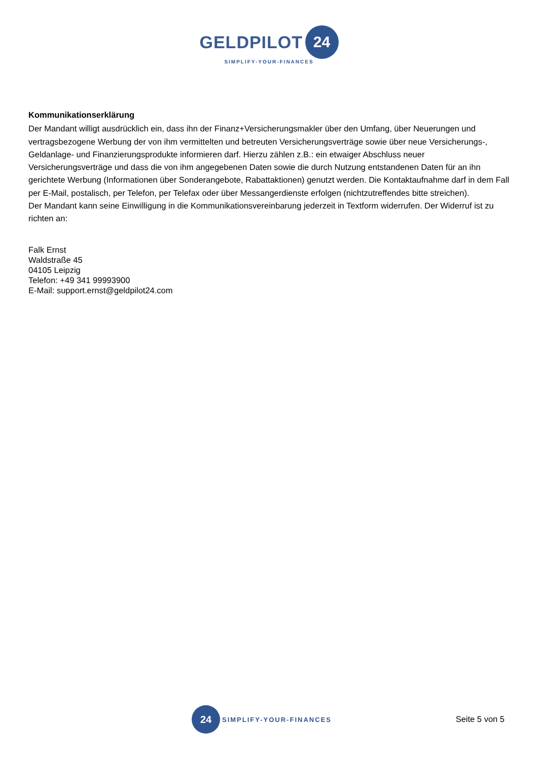GELDPILOT 24
SIMPLIFY-YOUR-FINANCES
Kommunikationserklärung
Der Mandant willigt ausdrücklich ein, dass ihn der Finanz+Versicherungsmakler über den Umfang, über Neuerungen und vertragsbezogene Werbung der von ihm vermittelten und betreuten Versicherungsverträge sowie über neue Versicherungs-, Geldanlage- und Finanzierungsprodukte informieren darf. Hierzu zählen z.B.: ein etwaiger Abschluss neuer Versicherungsverträge und dass die von ihm angegebenen Daten sowie die durch Nutzung entstandenen Daten für an ihn gerichtete Werbung (Informationen über Sonderangebote, Rabattaktionen) genutzt werden. Die Kontaktaufnahme darf in dem Fall per E-Mail, postalisch, per Telefon, per Telefax oder über Messangerdienste erfolgen (nichtzutreffendes bitte streichen).
Der Mandant kann seine Einwilligung in die Kommunikationsvereinbarung jederzeit in Textform widerrufen. Der Widerruf ist zu richten an:
Falk Ernst
Waldstraße 45
04105 Leipzig
Telefon: +49 341 99993900
E-Mail: support.ernst@geldpilot24.com
24
SIMPLIFY-YOUR-FINANCES
Seite 5 von 5